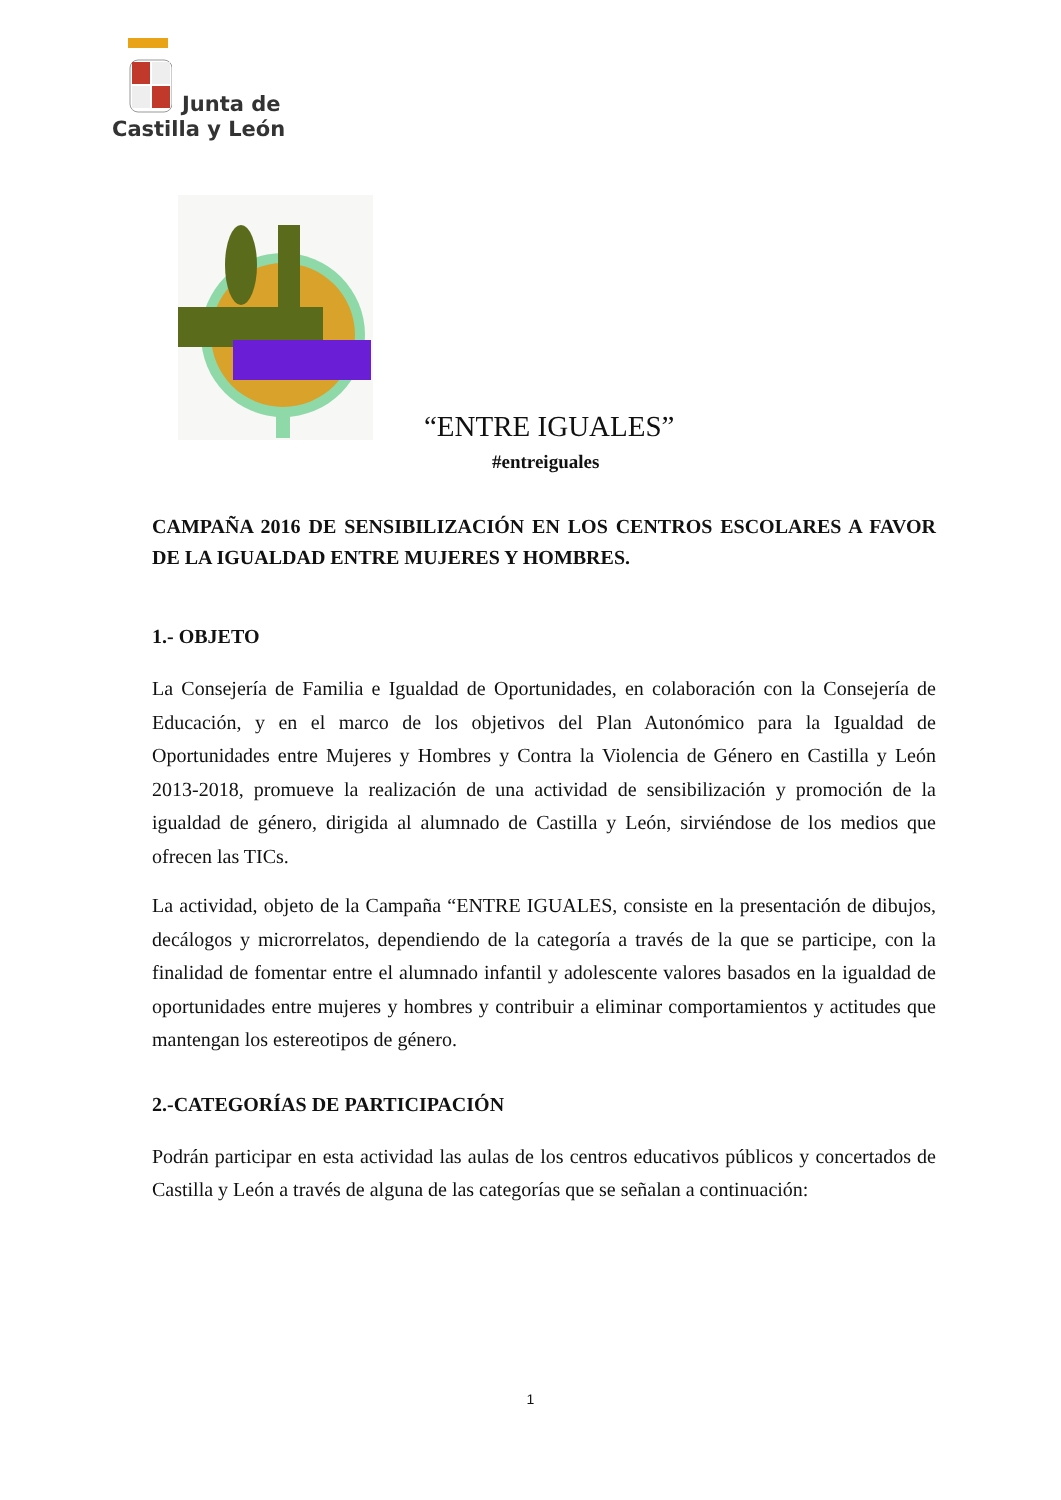Junta de
Castilla y León
“ENTRE IGUALES”
#entreiguales
CAMPAÑA 2016 DE SENSIBILIZACIÓN EN LOS CENTROS ESCOLARES A FAVOR DE LA IGUALDAD ENTRE MUJERES Y HOMBRES.
1.- OBJETO
La Consejería de Familia e Igualdad de Oportunidades, en colaboración con la Consejería de Educación, y en el marco de los objetivos del Plan Autonómico para la Igualdad de Oportunidades entre Mujeres y Hombres y Contra la Violencia de Género en Castilla y León 2013-2018, promueve la realización de una actividad de sensibilización y promoción de la igualdad de género, dirigida al alumnado de Castilla y León, sirviéndose de los medios que ofrecen las TICs.
La actividad, objeto de la Campaña “ENTRE IGUALES, consiste en la presentación de dibujos, decálogos y microrrelatos, dependiendo de la categoría a través de la que se participe, con la finalidad de fomentar entre el alumnado infantil y adolescente valores basados en la igualdad de oportunidades entre mujeres y hombres y contribuir a eliminar comportamientos y actitudes que mantengan los estereotipos de género.
2.-CATEGORÍAS DE PARTICIPACIÓN
Podrán participar en esta actividad las aulas de los centros educativos públicos y concertados de Castilla y León a través de alguna de las categorías que se señalan a continuación:
1